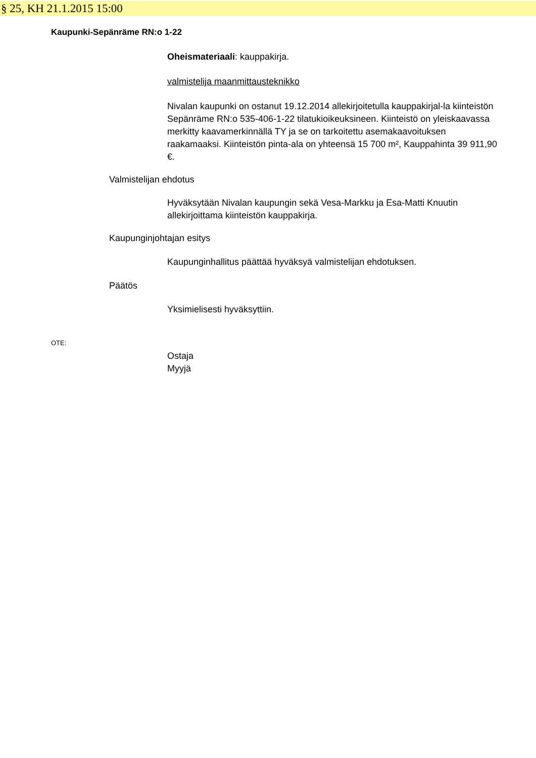§ 25, KH 21.1.2015 15:00
Kaupunki-Sepänräme RN:o 1-22
Oheismateriaali: kauppakirja.
valmistelija maanmittausteknikko
Nivalan kaupunki on ostanut 19.12.2014 allekirjoitetulla kauppakirjal-la kiinteistön Sepänräme RN:o 535-406-1-22 tilatukioikeuksineen. Kiinteistö on yleiskaavassa merkitty kaavamerkinnällä TY ja se on tarkoitettu asemakaavoituksen raakamaaksi. Kiinteistön pinta-ala on yhteensä 15 700 m², Kauppahinta 39 911,90 €.
Valmistelijan ehdotus
Hyväksytään Nivalan kaupungin sekä Vesa-Markku ja Esa-Matti Knuutin allekirjoittama kiinteistön kauppakirja.
Kaupunginjohtajan esitys
Kaupunginhallitus päättää hyväksyä valmistelijan ehdotuksen.
Päätös
Yksimielisesti hyväksyttiin.
OTE:
Ostaja
Myyjä